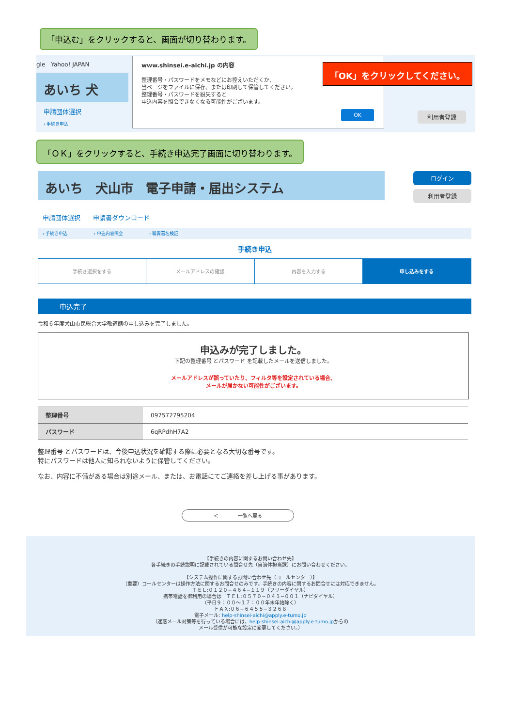「申込む」をクリックすると、画面が切り替わります。
gle　Yahoo! JAPAN
あいち 犬
申請団体選択
› 手続き申込
www.shinsei.e-aichi.jp の内容
整理番号・パスワードをメモなどにお控えいただくか、
当ページをファイルに保存、または印刷して保管してください。
整理番号・パスワードを紛失すると
申込内容を照会できなくなる可能性がございます。
OK
「OK」をクリックしてください。
利用者登録
「ＯＫ」をクリックすると、手続き申込完了画面に切り替わります。
あいち　犬山市　電子申請・届出システム
ログイン
利用者登録
申請団体選択　　申請書ダウンロード
› 手続き申込　　　　　　› 申込内容照会　　　　　　› 職責署名検証
手続き申込
手続き選択をする メールアドレスの確認 内容を入力する 申し込みをする
申込完了
令和６年度犬山市民総合大学敬道館の申し込みを完了しました。
申込みが完了しました。
下記の整理番号 とパスワード を記載したメールを送信しました。
メールアドレスが誤っていたり、フィルタ等を設定されている場合、
メールが届かない可能性がございます。
| 整理番号 | 097572795204 |
| パスワード | 6qRPdhH7A2 |
整理番号 とパスワードは、今後申込状況を確認する際に必要となる大切な番号です。
特にパスワードは他人に知られないように保管してください。
なお、内容に不備がある場合は別途メール、または、お電話にてご連絡を差し上げる事があります。
＜　　　　一覧へ戻る
【手続きの内容に関するお問い合わせ先】
各手続きの手続説明に記載されている問合せ先（自治体担当課）にお問い合わせください。
【システム操作に関するお問い合わせ先（コールセンター）】
（重要）コールセンターは操作方法に関するお問合せのみです。手続きの内容に関するお問合せには対応できません。
ＴＥＬ:０１２０−４６４−１１９（フリーダイヤル）
携帯電話を御利用の場合は　ＴＥＬ:０５７０−０４１−００１（ナビダイヤル）
（平日９：００～１７：００年末年始除く）
ＦＡＸ:０６−６４５５−３２６８
電子メール: help-shinsei-aichi@apply.e-tumo.jp
（迷惑メール対策等を行っている場合には、help-shinsei-aichi@apply.e-tumo.jpからの
メール受信が可能な設定に変更してください。）